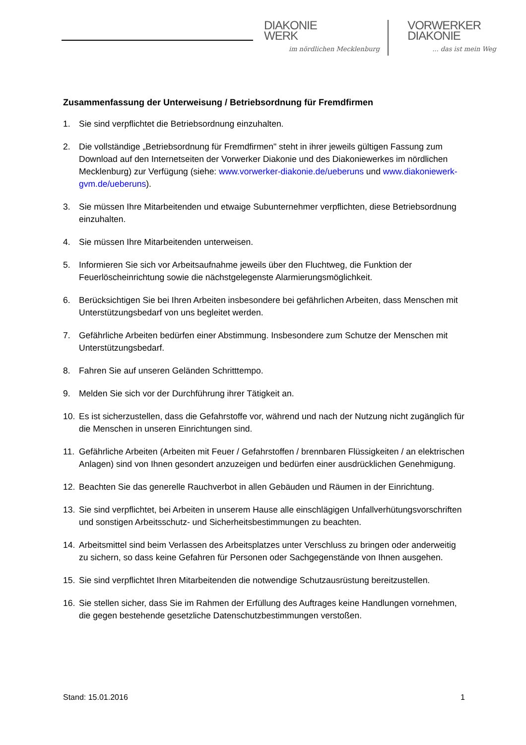DIAKONIE
WERK
im nördlichen Mecklenburg
VORWERKER
DIAKONIE... das ist mein Weg
Zusammenfassung der Unterweisung / Betriebsordnung für Fremdfirmen
1. Sie sind verpflichtet die Betriebsordnung einzuhalten.
2. Die vollständige „Betriebsordnung für Fremdfirmen" steht in ihrer jeweils gültigen Fassung zum Download auf den Internetseiten der Vorwerker Diakonie und des Diakoniewerkes im nördlichen Mecklenburg) zur Verfügung (siehe: www.vorwerker-diakonie.de/ueberuns und www.diakoniewerk-gvm.de/ueberuns).
3. Sie müssen Ihre Mitarbeitenden und etwaige Subunternehmer verpflichten, diese Betriebsordnung einzuhalten.
4. Sie müssen Ihre Mitarbeitenden unterweisen.
5. Informieren Sie sich vor Arbeitsaufnahme jeweils über den Fluchtweg, die Funktion der Feuerlöscheinrichtung sowie die nächstgelegenste Alarmierungsmöglichkeit.
6. Berücksichtigen Sie bei Ihren Arbeiten insbesondere bei gefährlichen Arbeiten, dass Menschen mit Unterstützungsbedarf von uns begleitet werden.
7. Gefährliche Arbeiten bedürfen einer Abstimmung. Insbesondere zum Schutze der Menschen mit Unterstützungsbedarf.
8. Fahren Sie auf unseren Geländen Schritttempo.
9. Melden Sie sich vor der Durchführung ihrer Tätigkeit an.
10. Es ist sicherzustellen, dass die Gefahrstoffe vor, während und nach der Nutzung nicht zugänglich für die Menschen in unseren Einrichtungen sind.
11. Gefährliche Arbeiten (Arbeiten mit Feuer / Gefahrstoffen / brennbaren Flüssigkeiten / an elektrischen Anlagen) sind von Ihnen gesondert anzuzeigen und bedürfen einer ausdrücklichen Genehmigung.
12. Beachten Sie das generelle Rauchverbot in allen Gebäuden und Räumen in der Einrichtung.
13. Sie sind verpflichtet, bei Arbeiten in unserem Hause alle einschlägigen Unfallverhütungsvorschriften und sonstigen Arbeitsschutz- und Sicherheitsbestimmungen zu beachten.
14. Arbeitsmittel sind beim Verlassen des Arbeitsplatzes unter Verschluss zu bringen oder anderweitig zu sichern, so dass keine Gefahren für Personen oder Sachgegenstände von Ihnen ausgehen.
15. Sie sind verpflichtet Ihren Mitarbeitenden die notwendige Schutzausrüstung bereitzustellen.
16. Sie stellen sicher, dass Sie im Rahmen der Erfüllung des Auftrages keine Handlungen vornehmen, die gegen bestehende gesetzliche Datenschutzbestimmungen verstoßen.
Stand: 15.01.2016 1